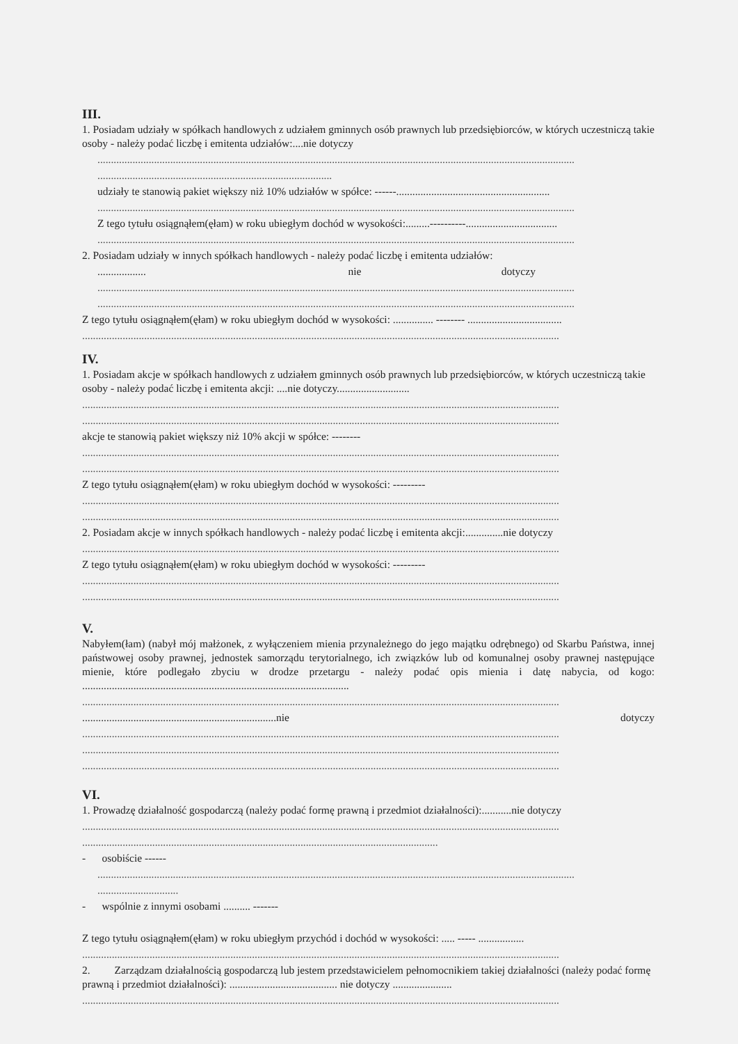III.
1. Posiadam udziały w spółkach handlowych z udziałem gminnych osób prawnych lub przedsiębiorców, w których uczestniczą takie osoby - należy podać liczbę i emitenta udziałów:....nie dotyczy
.................................................................................................................................................................................
.......................................................................................
udziały te stanowią pakiet większy niż 10% udziałów w spółce: ------.........................................................
.................................................................................................................................................................................
Z tego tytułu osiągnąłem(ęłam) w roku ubiegłym dochód w wysokości:.........----------..................................
.................................................................................................................................................................................
2. Posiadam udziały w innych spółkach handlowych - należy podać liczbę i emitenta udziałów:
.................. nie dotyczy
.................................................................................................................................................................................
.................................................................................................................................................................................
Z tego tytułu osiągnąłem(ęłam) w roku ubiegłym dochód w wysokości: ............... -------- ...................................
.................................................................................................................................................................................
IV.
1. Posiadam akcje w spółkach handlowych z udziałem gminnych osób prawnych lub przedsiębiorców, w których uczestniczą takie osoby - należy podać liczbę i emitenta akcji: ....nie dotyczy...........................
.................................................................................................................................................................................
.................................................................................................................................................................................
akcje te stanowią pakiet większy niż 10% akcji w spółce: --------
.................................................................................................................................................................................
.................................................................................................................................................................................
Z tego tytułu osiągnąłem(ęłam) w roku ubiegłym dochód w wysokości: ---------
.................................................................................................................................................................................
.................................................................................................................................................................................
2. Posiadam akcje w innych spółkach handlowych - należy podać liczbę i emitenta akcji:..............nie dotyczy
.................................................................................................................................................................................
Z tego tytułu osiągnąłem(ęłam) w roku ubiegłym dochód w wysokości: ---------
.................................................................................................................................................................................
.................................................................................................................................................................................
V.
Nabyłem(łam) (nabył mój małżonek, z wyłączeniem mienia przynależnego do jego majątku odrębnego) od Skarbu Państwa, innej państwowej osoby prawnej, jednostek samorządu terytorialnego, ich związków lub od komunalnej osoby prawnej następujące mienie, które podlegało zbyciu w drodze przetargu - należy podać opis mienia i datę nabycia, od kogo: ...................................................................................................
.................................................................................................................................................................................
........................................................................nie dotyczy
.................................................................................................................................................................................
.................................................................................................................................................................................
.................................................................................................................................................................................
VI.
1. Prowadzę działalność gospodarczą (należy podać formę prawną i przedmiot działalności):...........nie dotyczy
.................................................................................................................................................................................
....................................................................................................................................
- osobiście ------
.................................................................................................................................................................................
..............................
- wspólnie z innymi osobami .......... -------
Z tego tytułu osiągnąłem(ęłam) w roku ubiegłym przychód i dochód w wysokości: ..... ----- .................
.................................................................................................................................................................................
2. Zarządzam działalnością gospodarczą lub jestem przedstawicielem pełnomocnikiem takiej działalności (należy podać formę prawną i przedmiot działalności): ........................................ nie dotyczy ......................
.................................................................................................................................................................................